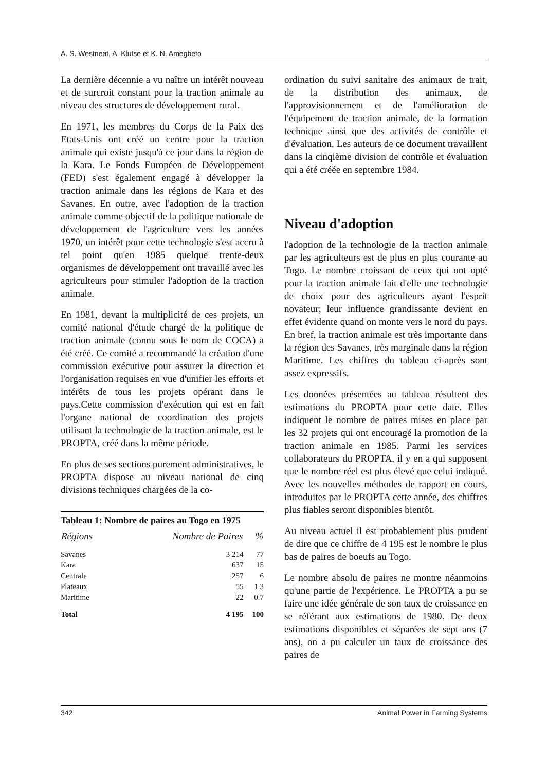A. S. Westneat, A. Klutse et K. N. Amegbeto
La dernière décennie a vu naître un intérêt nouveau et de surcroit constant pour la traction animale au niveau des structures de développement rural.
En 1971, les membres du Corps de la Paix des Etats-Unis ont créé un centre pour la traction animale qui existe jusqu'à ce jour dans la région de la Kara. Le Fonds Européen de Développement (FED) s'est également engagé à développer la traction animale dans les régions de Kara et des Savanes. En outre, avec l'adoption de la traction animale comme objectif de la politique nationale de développement de l'agriculture vers les années 1970, un intérêt pour cette technologie s'est accru à tel point qu'en 1985 quelque trente-deux organismes de développement ont travaillé avec les agriculteurs pour stimuler l'adoption de la traction animale.
En 1981, devant la multiplicité de ces projets, un comité national d'étude chargé de la politique de traction animale (connu sous le nom de COCA) a été créé. Ce comité a recommandé la création d'une commission exécutive pour assurer la direction et l'organisation requises en vue d'unifier les efforts et intérêts de tous les projets opérant dans le pays.Cette commission d'exécution qui est en fait l'organe national de coordination des projets utilisant la technologie de la traction animale, est le PROPTA, créé dans la même période.
En plus de ses sections purement administratives, le PROPTA dispose au niveau national de cinq divisions techniques chargées de la co-
Tableau 1: Nombre de paires au Togo en 1975
| Régions | Nombre de Paires | % |
| --- | --- | --- |
| Savanes | 3 214 | 77 |
| Kara | 637 | 15 |
| Centrale | 257 | 6 |
| Plateaux | 55 | 1.3 |
| Maritime | 22 | 0.7 |
| Total | 4 195 | 100 |
ordination du suivi sanitaire des animaux de trait, de la distribution des animaux, de l'approvisionnement et de l'amélioration de l'équipement de traction animale, de la formation technique ainsi que des activités de contrôle et d'évaluation. Les auteurs de ce document travaillent dans la cinqième division de contrôle et évaluation qui a été créée en septembre 1984.
Niveau d'adoption
l'adoption de la technologie de la traction animale par les agriculteurs est de plus en plus courante au Togo. Le nombre croissant de ceux qui ont opté pour la traction animale fait d'elle une technologie de choix pour des agriculteurs ayant l'esprit novateur; leur influence grandissante devient en effet évidente quand on monte vers le nord du pays. En bref, la traction animale est très importante dans la région des Savanes, très marginale dans la région Maritime. Les chiffres du tableau ci-après sont assez expressifs.
Les données présentées au tableau résultent des estimations du PROPTA pour cette date. Elles indiquent le nombre de paires mises en place par les 32 projets qui ont encouragé la promotion de la traction animale en 1985. Parmi les services collaborateurs du PROPTA, il y en a qui supposent que le nombre réel est plus élevé que celui indiqué. Avec les nouvelles méthodes de rapport en cours, introduites par le PROPTA cette année, des chiffres plus fiables seront disponibles bientôt.
Au niveau actuel il est probablement plus prudent de dire que ce chiffre de 4 195 est le nombre le plus bas de paires de boeufs au Togo.
Le nombre absolu de paires ne montre néanmoins qu'une partie de l'expérience. Le PROPTA a pu se faire une idée générale de son taux de croissance en se référant aux estimations de 1980. De deux estimations disponibles et séparées de sept ans (7 ans), on a pu calculer un taux de croissance des paires de
342 Animal Power in Farming Systems